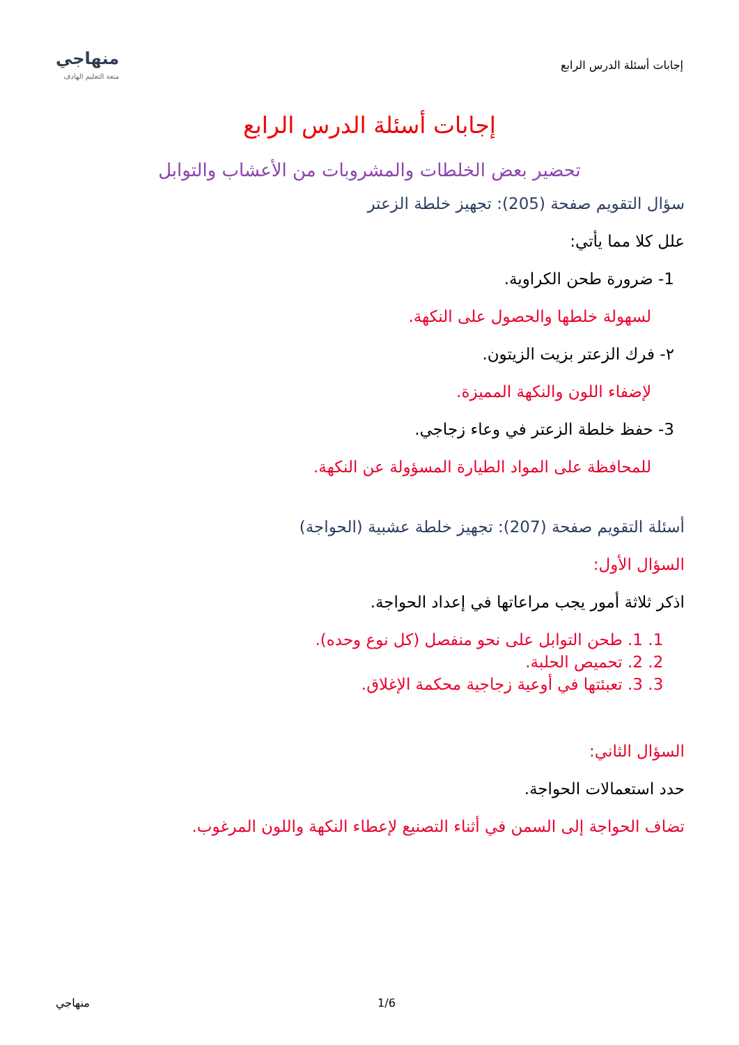إجابات أسئلة الدرس الرابع
منهاجي
متعة التعليم الهادف
إجابات أسئلة الدرس الرابع
تحضير بعض الخلطات والمشروبات من الأعشاب والتوابل
سؤال التقويم صفحة (205): تجهيز خلطة الزعتر
علل كلا مما يأتي:
1- ضرورة طحن الكراوية.
لسهولة خلطها والحصول على النكهة.
٢- فرك الزعتر بزيت الزيتون.
لإضفاء اللون والنكهة المميزة.
3- حفظ خلطة الزعتر في وعاء زجاجي.
للمحافظة على المواد الطيارة المسؤولة عن النكهة.
أسئلة التقويم صفحة (207): تجهيز خلطة عشبية (الحواجة)
السؤال الأول:
اذكر ثلاثة أمور يجب مراعاتها في إعداد الحواجة.
1. 1. طحن التوابل على نحو منفصل (كل نوع وحده).
2. 2. تحميص الحلبة.
3. 3. تعبئتها في أوعية زجاجية محكمة الإغلاق.
السؤال الثاني:
حدد استعمالات الحواجة.
تضاف الحواجة إلى السمن في أثناء التصنيع لإعطاء النكهة واللون المرغوب.
منهاجي 1/6